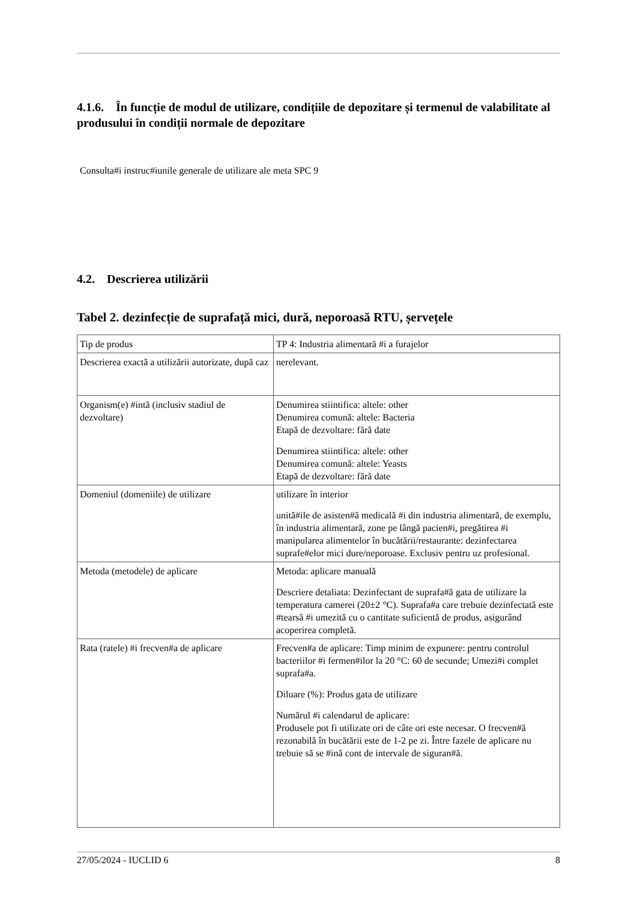4.1.6. În funcție de modul de utilizare, condițiile de depozitare și termenul de valabilitate al produsului în condiții normale de depozitare
Consulta#i instruc#iunile generale de utilizare ale meta SPC 9
4.2. Descrierea utilizării
Tabel 2. dezinfecție de suprafață mici, dură, neporoasă RTU, șervețele
| Tip de produs | TP 4: Industria alimentară #i a furajelor |
| Descrierea exactă a utilizării autorizate, după caz | nerelevant. |
| Organism(e) #intă (inclusiv stadiul de dezvoltare) | Denumirea stiintifica: altele: other Denumirea comună: altele: Bacteria Etapă de dezvoltare: fără date Denumirea stiintifica: altele: other Denumirea comună: altele: Yeasts Etapă de dezvoltare: fără date |
| Domeniul (domeniile) de utilizare | utilizare în interior unită#ile de asisten#ă medicală #i din industria alimentară, de exemplu, în industria alimentară, zone pe lângă pacien#i, pregătirea #i manipularea alimentelor în bucătării/restaurante: dezinfectarea suprafe#elor mici dure/neporoase. Exclusiv pentru uz profesional. |
| Metoda (metodele) de aplicare | Metoda: aplicare manuală Descriere detaliata: Dezinfectant de suprafa#ă gata de utilizare la temperatura camerei (20±2 °C). Suprafa#a care trebuie dezinfectată este #tearsă #i umezită cu o cantitate suficientă de produs, asigurând acoperirea completă. |
| Rata (ratele) #i frecven#a de aplicare | Frecven#a de aplicare: Timp minim de expunere: pentru controlul bacteriilor #i fermen#ilor la 20 °C: 60 de secunde; Umezi#i complet suprafa#a. Diluare (%): Produs gata de utilizare Numărul #i calendarul de aplicare: Produsele pot fi utilizate ori de câte ori este necesar. O frecven#ă rezonabilă în bucătării este de 1-2 pe zi. Între fazele de aplicare nu trebuie să se #ină cont de intervale de siguran#ă. |
27/05/2024 - IUCLID 6 8